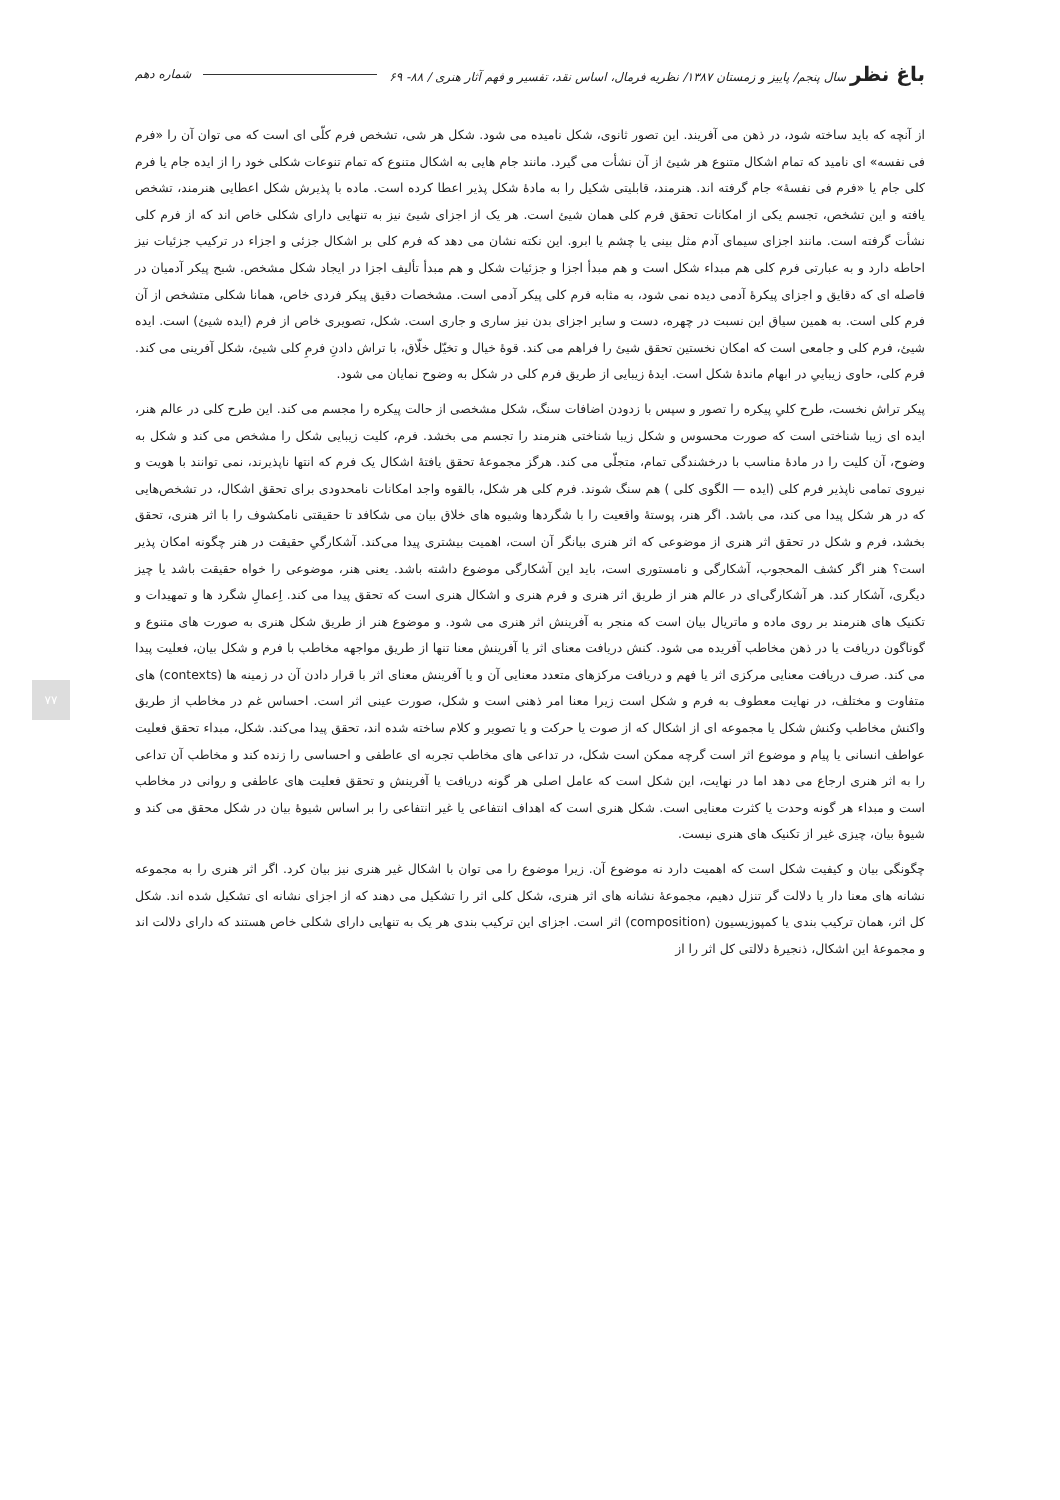باغ نظر سال پنجم/ پاییز و زمستان ۱۳۸۷/ نظریه فرمال، اساس نقد، تفسیر و فهم آثار هنری / ۸۸- ۶۹ شماره دهم
از آنچه که باید ساخته شود، در ذهن می آفریند. این تصور ثانوی، شکل نامیده می شود. شکل هر شی، تشخص فرم کلّی ای است که می توان آن را «فرم فی نفسه» ای نامید که تمام اشکال متنوع هر شیئ از آن نشأت می گیرد. مانند جام هایی به اشکال متنوع که تمام تنوعات شکلی خود را از ایده جام یا فرم کلی جام یا «فرم فی نفسهٔ» جام گرفته اند. هنرمند، قابلیتی شکیل را به مادهٔ شکل پذیر اعطا کرده است. ماده با پذیرش شکل اعطایی هنرمند، تشخص یافته و این تشخص، تجسم یکی از امکانات تحقق فرم کلی همان شیئ است. هر یک از اجزای شیئ نیز به تنهایی دارای شکلی خاص اند که از فرم کلی نشأت گرفته است. مانند اجزای سیمای آدم مثل بینی یا چشم یا ابرو. این نکته نشان می دهد که فرم کلی بر اشکال جزئی و اجزاء در ترکیب جزئیات نیز احاطه دارد و به عبارتی فرم کلی هم مبداء شکل است و هم مبدأ اجزا و جزئیات شکل و هم مبدأ تألیف اجزا در ایجاد شکل مشخص. شبح پیکر آدمیان در فاصله ای که دقایق و اجزای پیکرهٔ آدمی دیده نمی شود، به مثابه فرم کلی پیکر آدمی است. مشخصات دقیق پیکر فردی خاص، همانا شکلی متشخص از آن فرم کلی است. به همین سیاق این نسبت در چهره، دست و سایر اجزای بدن نیز ساری و جاری است. شکل، تصویری خاص از فرم (ایده شیئ) است. ایده شیئ، فرم کلی و جامعی است که امکان نخستین تحقق شیئ را فراهم می کند. قوهٔ خیال و تخیّل خلّاق، با تراش دادنِ فرمِ کلی شیئ، شکل آفرینی می کند. فرم کلی، حاوی زیباییِ در ابهام ماندهٔ شکل است. ایدهٔ زیبایی از طریق فرم کلی در شکل به وضوح نمایان می شود.
پیکر تراش نخست، طرح کلیِ پیکره را تصور و سپس با زدودن اضافات سنگ، شکل مشخصی از حالت پیکره را مجسم می کند. این طرح کلی در عالم هنر، ایده ای زیبا شناختی است که صورت محسوس و شکل زیبا شناختی هنرمند را تجسم می بخشد. فرم، کلیت زیبایی شکل را مشخص می کند و شکل به وضوح، آن کلیت را در مادهٔ مناسب با درخشندگی تمام، متجلّی می کند. هرگز مجموعهٔ تحقق یافتهٔ اشکال یک فرم که انتها ناپذیرند، نمی توانند با هویت و نیروی تمامی ناپذیر فرم کلی (ایده — الگوی کلی ) هم سنگ شوند. فرم کلی هر شکل، بالقوه واجد امکانات نامحدودی برای تحقق اشکال، در تشخص‌هایی که در هر شکل پیدا می کند، می باشد. اگر هنر، پوستهٔ واقعیت را با شگردها وشیوه های خلاق بیان می شکافد تا حقیقتی نامکشوف را با اثر هنری، تحقق بخشد، فرم و شکل در تحقق اثر هنری از موضوعی که اثر هنری بیانگر آن است، اهمیت بیشتری پیدا می‌کند. آشکارگیِ حقیقت در هنر چگونه امکان پذیر است؟ هنر اگر کشف المحجوب، آشکارگی و نامستوری است، باید این آشکارگی موضوع داشته باشد. یعنی هنر، موضوعی را خواه حقیقت باشد یا چیز دیگری، آشکار کند. هر آشکارگی‌ای در عالم هنر از طریق اثر هنری و فرم هنری و اشکال هنری است که تحقق پیدا می کند. اِعمالِ شگرد ها و تمهیدات و تکنیک های هنرمند بر روی ماده و ماتریال بیان است که منجر به آفرینش اثر هنری می شود. و موضوع هنر از طریق شکل هنری به صورت های متنوع و گوناگون دریافت یا در ذهن مخاطب آفریده می شود. کنش دریافت معنای اثر یا آفرینش معنا تنها از طریق مواجهه مخاطب با فرم و شکل بیان، فعلیت پیدا می کند. صرف دریافت معنایی مرکزی اثر یا فهم و دریافت مرکزهای متعدد معنایی آن و یا آفرینش معنای اثر با قرار دادن آن در زمینه ها (contexts) های متفاوت و مختلف، در نهایت معطوف به فرم و شکل است زیرا معنا امر ذهنی است و شکل، صورت عینی اثر است. احساس غم در مخاطب از طریق واکنش مخاطب وکنش شکل یا مجموعه ای از اشکال که از صوت یا حرکت و یا تصویر و کلام ساخته شده اند، تحقق پیدا می‌کند. شکل، مبداء تحقق فعلیت عواطف انسانی یا پیام و موضوع اثر است گرچه ممکن است شکل، در تداعی های مخاطب تجربه ای عاطفی و احساسی را زنده کند و مخاطب آن تداعی را به اثر هنری ارجاع می دهد اما در نهایت، این شکل است که عامل اصلی هر گونه دریافت یا آفرینش و تحقق فعلیت های عاطفی و روانی در مخاطب است و مبداء هر گونه وحدت یا کثرت معنایی است. شکل هنری است که اهداف انتفاعی یا غیر انتفاعی را بر اساس شیوهٔ بیان در شکل محقق می کند و شیوهٔ بیان، چیزی غیر از تکنیک های هنری نیست.
چگونگی بیان و کیفیت شکل است که اهمیت دارد نه موضوع آن. زیرا موضوع را می توان با اشکال غیر هنری نیز بیان کرد. اگر اثر هنری را به مجموعه نشانه های معنا دار یا دلالت گر تنزل دهیم، مجموعهٔ نشانه های اثر هنری، شکل کلی اثر را تشکیل می دهند که از اجزای نشانه ای تشکیل شده اند. شکل کل اثر، همان ترکیب بندی یا کمپوزیسیون (composition) اثر است. اجزای این ترکیب بندی هر یک به تنهایی دارای شکلی خاص هستند که دارای دلالت اند و مجموعهٔ این اشکال، ذنجیرهٔ دلالتی کل اثر را از
۷۷